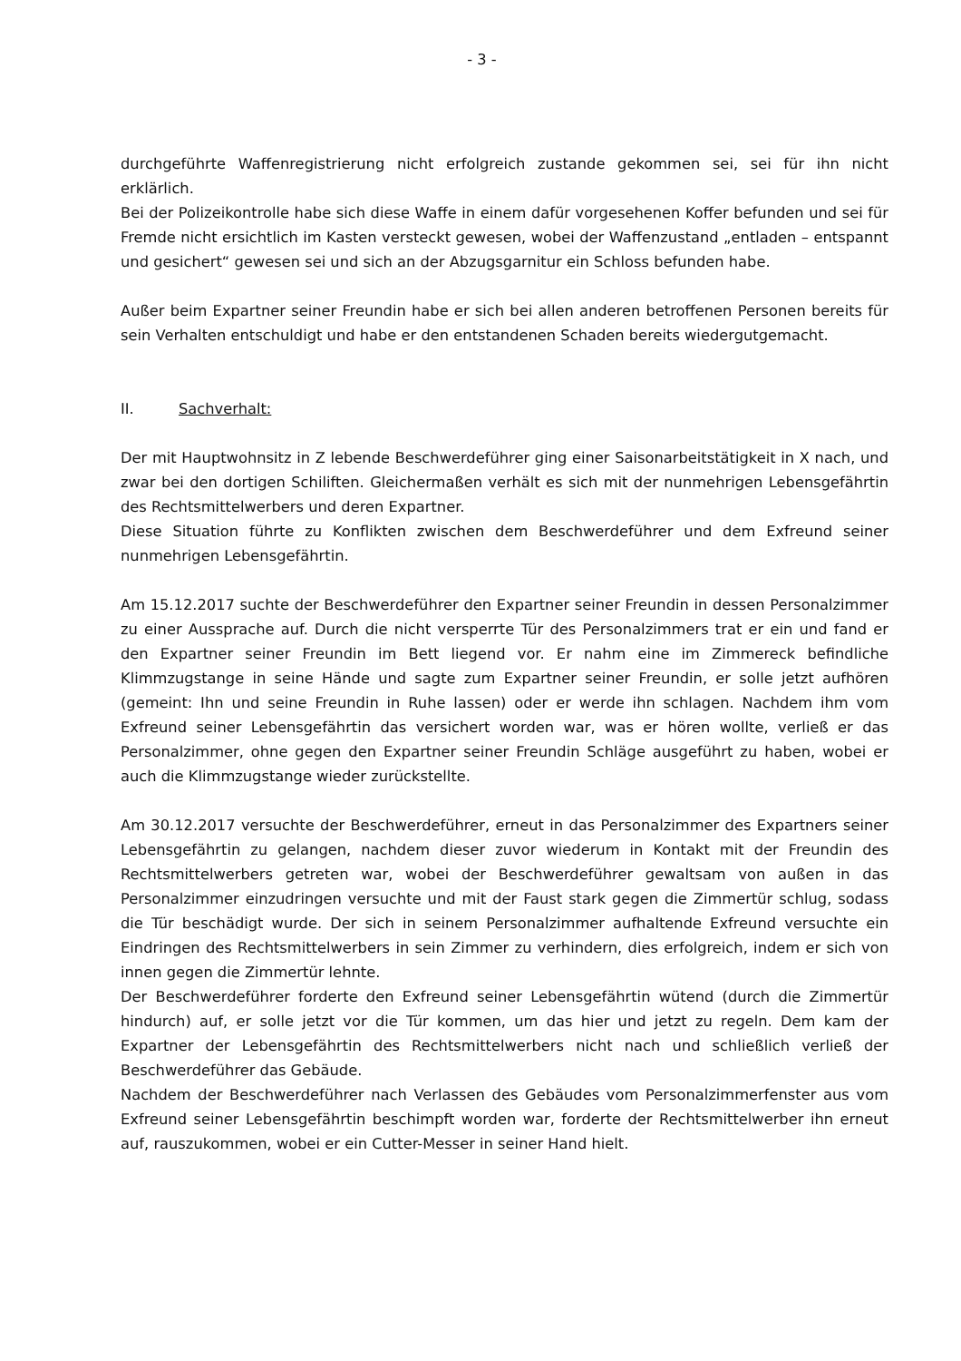- 3 -
durchgeführte Waffenregistrierung nicht erfolgreich zustande gekommen sei, sei für ihn nicht erklärlich.
Bei der Polizeikontrolle habe sich diese Waffe in einem dafür vorgesehenen Koffer befunden und sei für Fremde nicht ersichtlich im Kasten versteckt gewesen, wobei der Waffenzustand „entladen – entspannt und gesichert“ gewesen sei und sich an der Abzugsgarnitur ein Schloss befunden habe.
Außer beim Expartner seiner Freundin habe er sich bei allen anderen betroffenen Personen bereits für sein Verhalten entschuldigt und habe er den entstandenen Schaden bereits wiedergutgemacht.
II. Sachverhalt:
Der mit Hauptwohnsitz in Z lebende Beschwerdeführer ging einer Saisonarbeitstätigkeit in X nach, und zwar bei den dortigen Schiliften. Gleichermaßen verhält es sich mit der nunmehrigen Lebensgefährtin des Rechtsmittelwerbers und deren Expartner.
Diese Situation führte zu Konflikten zwischen dem Beschwerdeführer und dem Exfreund seiner nunmehrigen Lebensgefährtin.
Am 15.12.2017 suchte der Beschwerdeführer den Expartner seiner Freundin in dessen Personalzimmer zu einer Aussprache auf. Durch die nicht versperrte Tür des Personalzimmers trat er ein und fand er den Expartner seiner Freundin im Bett liegend vor. Er nahm eine im Zimmereck befindliche Klimmzugstange in seine Hände und sagte zum Expartner seiner Freundin, er solle jetzt aufhören (gemeint: Ihn und seine Freundin in Ruhe lassen) oder er werde ihn schlagen. Nachdem ihm vom Exfreund seiner Lebensgefährtin das versichert worden war, was er hören wollte, verließ er das Personalzimmer, ohne gegen den Expartner seiner Freundin Schläge ausgeführt zu haben, wobei er auch die Klimmzugstange wieder zurückstellte.
Am 30.12.2017 versuchte der Beschwerdeführer, erneut in das Personalzimmer des Expartners seiner Lebensgefährtin zu gelangen, nachdem dieser zuvor wiederum in Kontakt mit der Freundin des Rechtsmittelwerbers getreten war, wobei der Beschwerdeführer gewaltsam von außen in das Personalzimmer einzudringen versuchte und mit der Faust stark gegen die Zimmertür schlug, sodass die Tür beschädigt wurde. Der sich in seinem Personalzimmer aufhaltende Exfreund versuchte ein Eindringen des Rechtsmittelwerbers in sein Zimmer zu verhindern, dies erfolgreich, indem er sich von innen gegen die Zimmertür lehnte.
Der Beschwerdeführer forderte den Exfreund seiner Lebensgefährtin wütend (durch die Zimmertür hindurch) auf, er solle jetzt vor die Tür kommen, um das hier und jetzt zu regeln. Dem kam der Expartner der Lebensgefährtin des Rechtsmittelwerbers nicht nach und schließlich verließ der Beschwerdeführer das Gebäude.
Nachdem der Beschwerdeführer nach Verlassen des Gebäudes vom Personalzimmerfenster aus vom Exfreund seiner Lebensgefährtin beschimpft worden war, forderte der Rechtsmittelwerber ihn erneut auf, rauszukommen, wobei er ein Cutter-Messer in seiner Hand hielt.